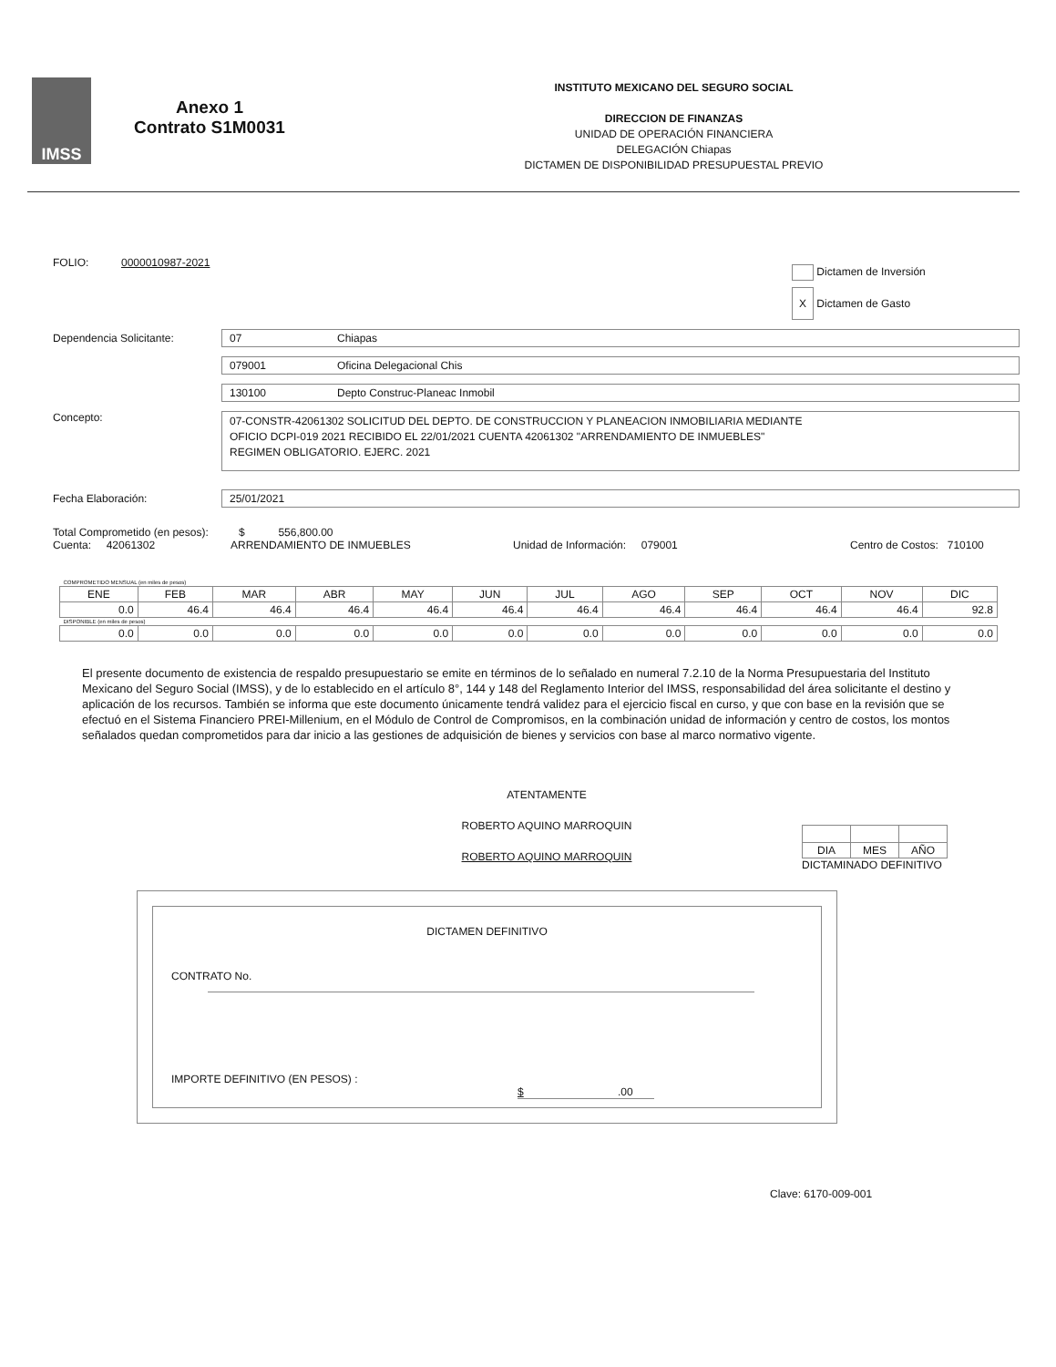IMSS
Anexo 1
Contrato S1M0031
INSTITUTO MEXICANO DEL SEGURO SOCIAL
DIRECCION DE FINANZAS
UNIDAD DE OPERACIÓN FINANCIERA
DELEGACIÓN Chiapas
DICTAMEN DE DISPONIBILIDAD PRESUPUESTAL PREVIO
FOLIO: 0000010987-2021
Dictamen de Inversión
X Dictamen de Gasto
Dependencia Solicitante: 07 Chiapas
079001 Oficina Delegacional Chis
130100 Depto Construc-Planeac Inmobil
Concepto:
07-CONSTR-42061302 SOLICITUD DEL DEPTO. DE CONSTRUCCION Y PLANEACION INMOBILIARIA MEDIANTE
OFICIO DCPI-019 2021 RECIBIDO EL 22/01/2021 CUENTA 42061302 "ARRENDAMIENTO DE INMUEBLES"
REGIMEN OBLIGATORIO. EJERC. 2021
Fecha Elaboración: 25/01/2021
Total Comprometido (en pesos): $ 556,800.00
Cuenta: 42061302 ARRENDAMIENTO DE INMUEBLES Unidad de Información: 079001 Centro de Costos: 710100
| COMPROMETIDO MENSUAL (en miles de pesos) | | | | | | | | | | | |
| ENE | FEB | MAR | ABR | MAY | JUN | JUL | AGO | SEP | OCT | NOV | DIC |
| 0.0 | 46.4 | 46.4 | 46.4 | 46.4 | 46.4 | 46.4 | 46.4 | 46.4 | 46.4 | 46.4 | 92.8 |
| DISPONIBLE (en miles de pesos) | | | | | | | | | | | |
| 0.0 | 0.0 | 0.0 | 0.0 | 0.0 | 0.0 | 0.0 | 0.0 | 0.0 | 0.0 | 0.0 | 0.0 |
El presente documento de existencia de respaldo presupuestario se emite en términos de lo señalado en numeral 7.2.10 de la Norma Presupuestaria del Instituto Mexicano del Seguro Social (IMSS), y de lo establecido en el artículo 8°, 144 y 148 del Reglamento Interior del IMSS, responsabilidad del área solicitante el destino y aplicación de los recursos. También se informa que este documento únicamente tendrá validez para el ejercicio fiscal en curso, y que con base en la revisión que se efectuó en el Sistema Financiero PREI-Millenium, en el Módulo de Control de Compromisos, en la combinación unidad de información y centro de costos, los montos señalados quedan comprometidos para dar inicio a las gestiones de adquisición de bienes y servicios con base al marco normativo vigente.
ATENTAMENTE
ROBERTO AQUINO MARROQUIN
ROBERTO AQUINO MARROQUIN
| DIA | MES | AÑO |
DICTAMINADO DEFINITIVO
DICTAMEN DEFINITIVO
CONTRATO No.
IMPORTE DEFINITIVO (EN PESOS) : $ .00
Clave: 6170-009-001